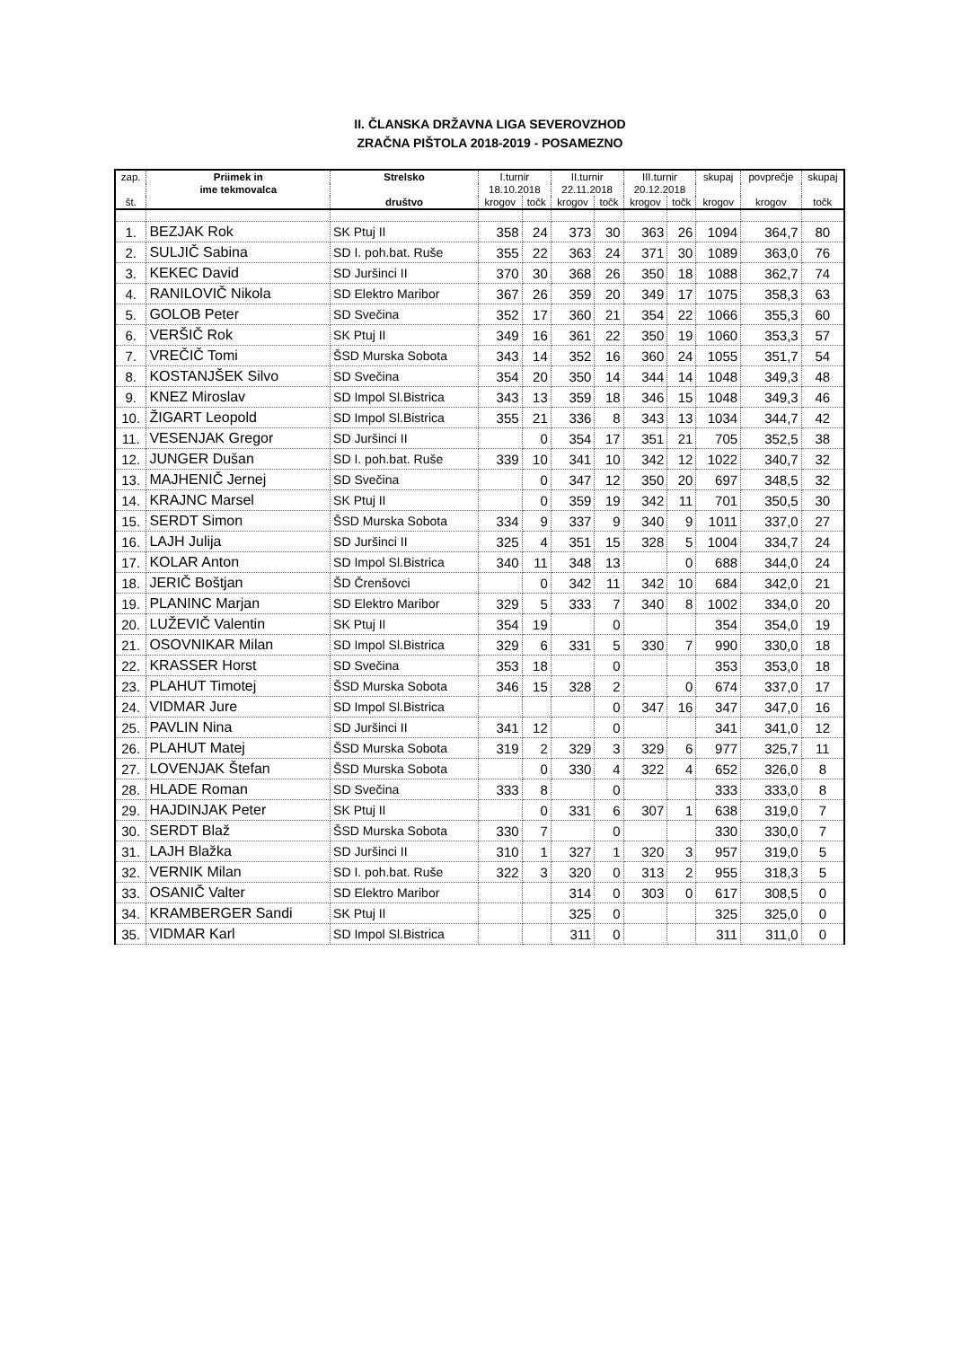II. ČLANSKA DRŽAVNA LIGA SEVEROVZHOD
ZRAČNA PIŠTOLA 2018-2019 - POSAMEZNO
| zap. | Priimek in | Strelsko | I.turnir | | II.turnir | | III.turnir | | skupaj | povprečje | skupaj |
| --- | --- | --- | --- | --- | --- | --- | --- | --- | --- | --- | --- |
| | ime tekmovalca | | 18.10.2018 | | 22.11.2018 | | 20.12.2018 | | | | |
| št. | | društvo | krogov | točk | krogov | točk | krogov | točk | krogov | krogov | točk |
| 1. | BEZJAK Rok | SK Ptuj II | 358 | 24 | 373 | 30 | 363 | 26 | 1094 | 364,7 | 80 |
| 2. | SULJIČ Sabina | SD I. poh.bat. Ruše | 355 | 22 | 363 | 24 | 371 | 30 | 1089 | 363,0 | 76 |
| 3. | KEKEC David | SD Juršinci II | 370 | 30 | 368 | 26 | 350 | 18 | 1088 | 362,7 | 74 |
| 4. | RANILOVIČ Nikola | SD Elektro Maribor | 367 | 26 | 359 | 20 | 349 | 17 | 1075 | 358,3 | 63 |
| 5. | GOLOB Peter | SD Svečina | 352 | 17 | 360 | 21 | 354 | 22 | 1066 | 355,3 | 60 |
| 6. | VERŠIČ Rok | SK Ptuj II | 349 | 16 | 361 | 22 | 350 | 19 | 1060 | 353,3 | 57 |
| 7. | VREČIČ Tomi | ŠSD Murska Sobota | 343 | 14 | 352 | 16 | 360 | 24 | 1055 | 351,7 | 54 |
| 8. | KOSTANJŠEK Silvo | SD Svečina | 354 | 20 | 350 | 14 | 344 | 14 | 1048 | 349,3 | 48 |
| 9. | KNEZ Miroslav | SD Impol Sl.Bistrica | 343 | 13 | 359 | 18 | 346 | 15 | 1048 | 349,3 | 46 |
| 10. | ŽIGART Leopold | SD Impol Sl.Bistrica | 355 | 21 | 336 | 8 | 343 | 13 | 1034 | 344,7 | 42 |
| 11. | VESENJAK Gregor | SD Juršinci II | | 0 | 354 | 17 | 351 | 21 | 705 | 352,5 | 38 |
| 12. | JUNGER Dušan | SD I. poh.bat. Ruše | 339 | 10 | 341 | 10 | 342 | 12 | 1022 | 340,7 | 32 |
| 13. | MAJHENIČ Jernej | SD Svečina | | 0 | 347 | 12 | 350 | 20 | 697 | 348,5 | 32 |
| 14. | KRAJNC Marsel | SK Ptuj II | | 0 | 359 | 19 | 342 | 11 | 701 | 350,5 | 30 |
| 15. | SERDT Simon | ŠSD Murska Sobota | 334 | 9 | 337 | 9 | 340 | 9 | 1011 | 337,0 | 27 |
| 16. | LAJH Julija | SD Juršinci II | 325 | 4 | 351 | 15 | 328 | 5 | 1004 | 334,7 | 24 |
| 17. | KOLAR Anton | SD Impol Sl.Bistrica | 340 | 11 | 348 | 13 | | 0 | 688 | 344,0 | 24 |
| 18. | JERIČ Boštjan | ŠD Črenšovci | | 0 | 342 | 11 | 342 | 10 | 684 | 342,0 | 21 |
| 19. | PLANINC Marjan | SD Elektro Maribor | 329 | 5 | 333 | 7 | 340 | 8 | 1002 | 334,0 | 20 |
| 20. | LUŽEVIČ Valentin | SK Ptuj II | 354 | 19 | | 0 | | | 354 | 354,0 | 19 |
| 21. | OSOVNIKAR Milan | SD Impol Sl.Bistrica | 329 | 6 | 331 | 5 | 330 | 7 | 990 | 330,0 | 18 |
| 22. | KRASSER Horst | SD Svečina | 353 | 18 | | 0 | | | 353 | 353,0 | 18 |
| 23. | PLAHUT Timotej | ŠSD Murska Sobota | 346 | 15 | 328 | 2 | | 0 | 674 | 337,0 | 17 |
| 24. | VIDMAR Jure | SD Impol Sl.Bistrica | | | | 0 | 347 | 16 | 347 | 347,0 | 16 |
| 25. | PAVLIN Nina | SD Juršinci II | 341 | 12 | | 0 | | | 341 | 341,0 | 12 |
| 26. | PLAHUT Matej | ŠSD Murska Sobota | 319 | 2 | 329 | 3 | 329 | 6 | 977 | 325,7 | 11 |
| 27. | LOVENJAK Štefan | ŠSD Murska Sobota | | 0 | 330 | 4 | 322 | 4 | 652 | 326,0 | 8 |
| 28. | HLADE Roman | SD Svečina | 333 | 8 | | 0 | | | 333 | 333,0 | 8 |
| 29. | HAJDINJAK Peter | SK Ptuj II | | 0 | 331 | 6 | 307 | 1 | 638 | 319,0 | 7 |
| 30. | SERDT Blaž | ŠSD Murska Sobota | 330 | 7 | | 0 | | | 330 | 330,0 | 7 |
| 31. | LAJH Blažka | SD Juršinci II | 310 | 1 | 327 | 1 | 320 | 3 | 957 | 319,0 | 5 |
| 32. | VERNIK Milan | SD I. poh.bat. Ruše | 322 | 3 | 320 | 0 | 313 | 2 | 955 | 318,3 | 5 |
| 33. | OSANIČ Valter | SD Elektro Maribor | | | 314 | 0 | 303 | 0 | 617 | 308,5 | 0 |
| 34. | KRAMBERGER Sandi | SK Ptuj II | | | 325 | 0 | | | 325 | 325,0 | 0 |
| 35. | VIDMAR Karl | SD Impol Sl.Bistrica | | | 311 | 0 | | | 311 | 311,0 | 0 |